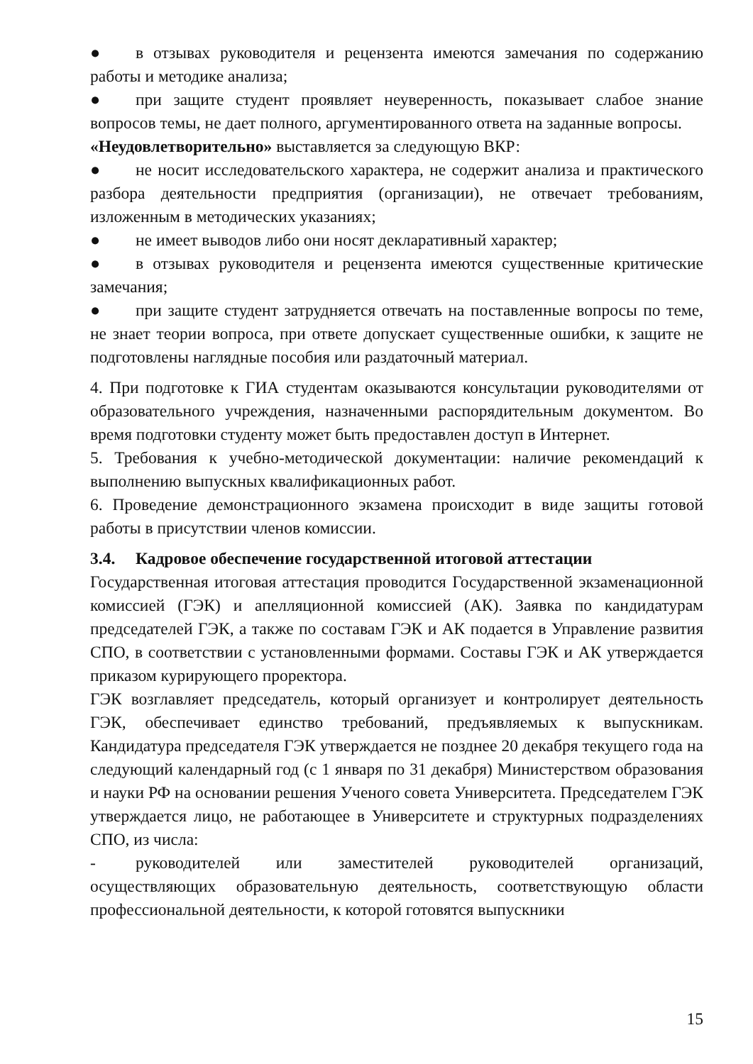● в отзывах руководителя и рецензента имеются замечания по содержанию работы и методике анализа;
● при защите студент проявляет неуверенность, показывает слабое знание вопросов темы, не дает полного, аргументированного ответа на заданные вопросы.
«Неудовлетворительно» выставляется за следующую ВКР:
● не носит исследовательского характера, не содержит анализа и практического разбора деятельности предприятия (организации), не отвечает требованиям, изложенным в методических указаниях;
● не имеет выводов либо они носят декларативный характер;
● в отзывах руководителя и рецензента имеются существенные критические замечания;
● при защите студент затрудняется отвечать на поставленные вопросы по теме, не знает теории вопроса, при ответе допускает существенные ошибки, к защите не подготовлены наглядные пособия или раздаточный материал.
4. При подготовке к ГИА студентам оказываются консультации руководителями от образовательного учреждения, назначенными распорядительным документом. Во время подготовки студенту может быть предоставлен доступ в Интернет.
5. Требования к учебно-методической документации: наличие рекомендаций к выполнению выпускных квалификационных работ.
6. Проведение демонстрационного экзамена происходит в виде защиты готовой работы в присутствии членов комиссии.
3.4. Кадровое обеспечение государственной итоговой аттестации
Государственная итоговая аттестация проводится Государственной экзаменационной комиссией (ГЭК) и апелляционной комиссией (АК). Заявка по кандидатурам председателей ГЭК, а также по составам ГЭК и АК подается в Управление развития СПО, в соответствии с установленными формами. Составы ГЭК и АК утверждается приказом курирующего проректора.
ГЭК возглавляет председатель, который организует и контролирует деятельность ГЭК, обеспечивает единство требований, предъявляемых к выпускникам. Кандидатура председателя ГЭК утверждается не позднее 20 декабря текущего года на следующий календарный год (с 1 января по 31 декабря) Министерством образования и науки РФ на основании решения Ученого совета Университета. Председателем ГЭК утверждается лицо, не работающее в Университете и структурных подразделениях СПО, из числа:
- руководителей или заместителей руководителей организаций, осуществляющих образовательную деятельность, соответствующую области профессиональной деятельности, к которой готовятся выпускники
15